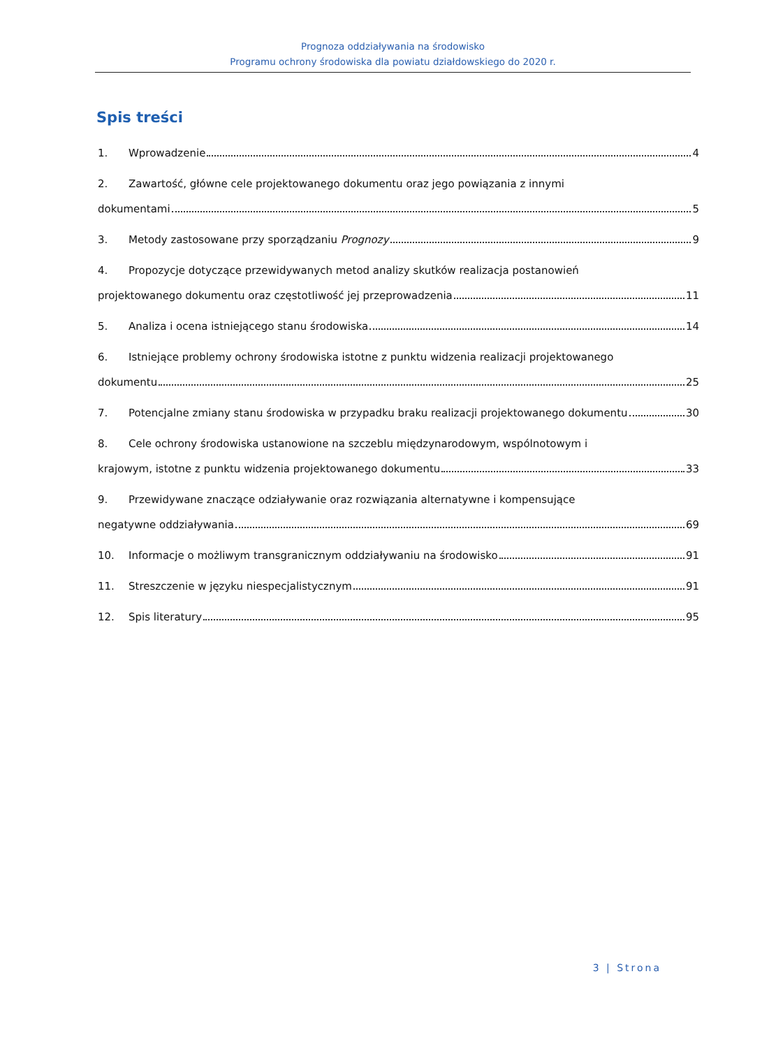Prognoza oddziaływania na środowisko
Programu ochrony środowiska dla powiatu działdowskiego do 2020 r.
Spis treści
1. Wprowadzenie 4
2. Zawartość, główne cele projektowanego dokumentu oraz jego powiązania z innymi
dokumentami 5
3. Metody zastosowane przy sporządzaniu Prognozy 9
4. Propozycje dotyczące przewidywanych metod analizy skutków realizacja postanowień
projektowanego dokumentu oraz częstotliwość jej przeprowadzenia 11
5. Analiza i ocena istniejącego stanu środowiska 14
6. Istniejące problemy ochrony środowiska istotne z punktu widzenia realizacji projektowanego
dokumentu 25
7. Potencjalne zmiany stanu środowiska w przypadku braku realizacji projektowanego dokumentu 30
8. Cele ochrony środowiska ustanowione na szczeblu międzynarodowym, wspólnotowym i
krajowym, istotne z punktu widzenia projektowanego dokumentu 33
9. Przewidywane znaczące odziaływanie oraz rozwiązania alternatywne i kompensujące
negatywne oddziaływania 69
10. Informacje o możliwym transgranicznym oddziaływaniu na środowisko 91
11. Streszczenie w języku niespecjalistycznym 91
12. Spis literatury 95
3 | Strona